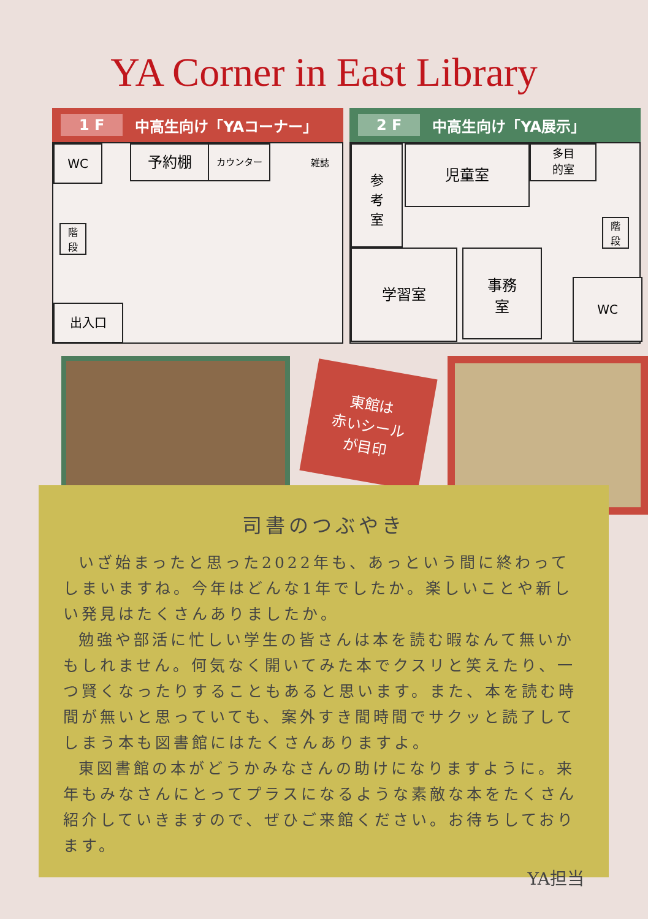YA Corner in East Library
1 F 中高生向け「YAコーナー」
WC 予約棚 カウンター
雑誌
階
段
出入口
2 F 中高生向け「YA展示」
参
考
室
児童室
多目
的室
階
段
学習室
事務
室
WC
東館は
赤いシール
が目印
司書のつぶやき
いざ始まったと思った2022年も、あっという間に終わってしまいますね。今年はどんな1年でしたか。楽しいことや新しい発見はたくさんありましたか。
勉強や部活に忙しい学生の皆さんは本を読む暇なんて無いかもしれません。何気なく開いてみた本でクスリと笑えたり、一つ賢くなったりすることもあると思います。また、本を読む時間が無いと思っていても、案外すき間時間でサクッと読了してしまう本も図書館にはたくさんありますよ。
東図書館の本がどうかみなさんの助けになりますように。来年もみなさんにとってプラスになるような素敵な本をたくさん紹介していきますので、ぜひご来館ください。お待ちしております。
YA担当